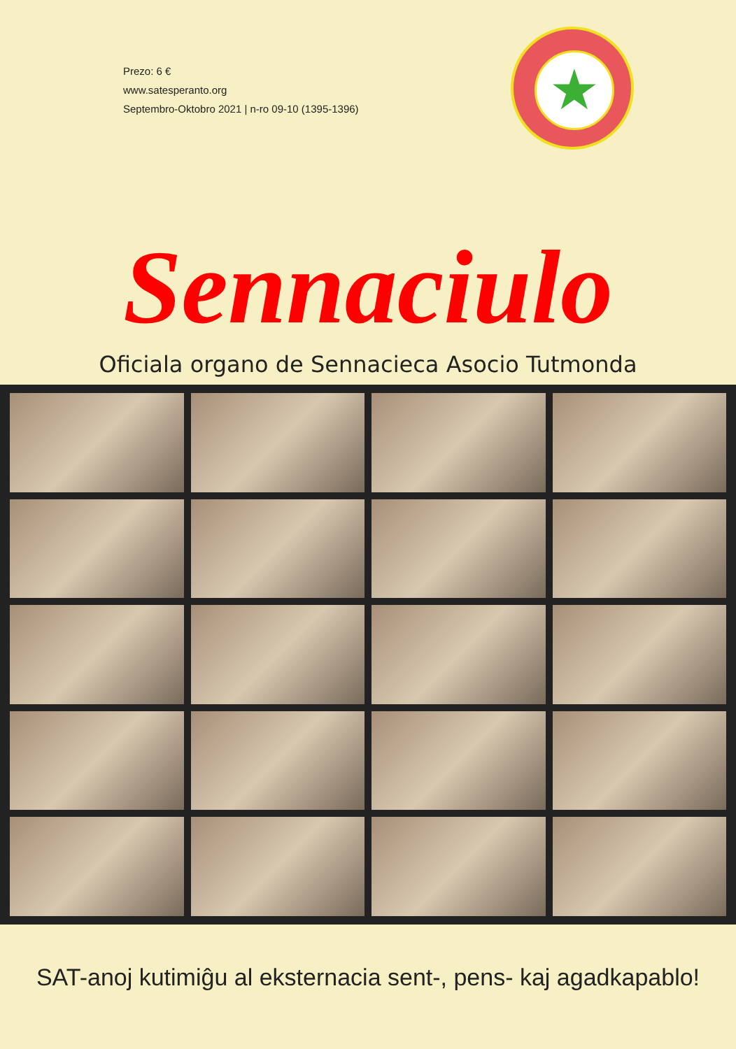Prezo: 6 €
www.satesperanto.org
Septembro-Oktobro 2021 | n-ro 09-10 (1395-1396)
★
Sennaciulo
Oficiala organo de Sennacieca Asocio Tutmonda
SAT-anoj kutimiĝu al eksternacia sent-, pens- kaj agadkapablo!